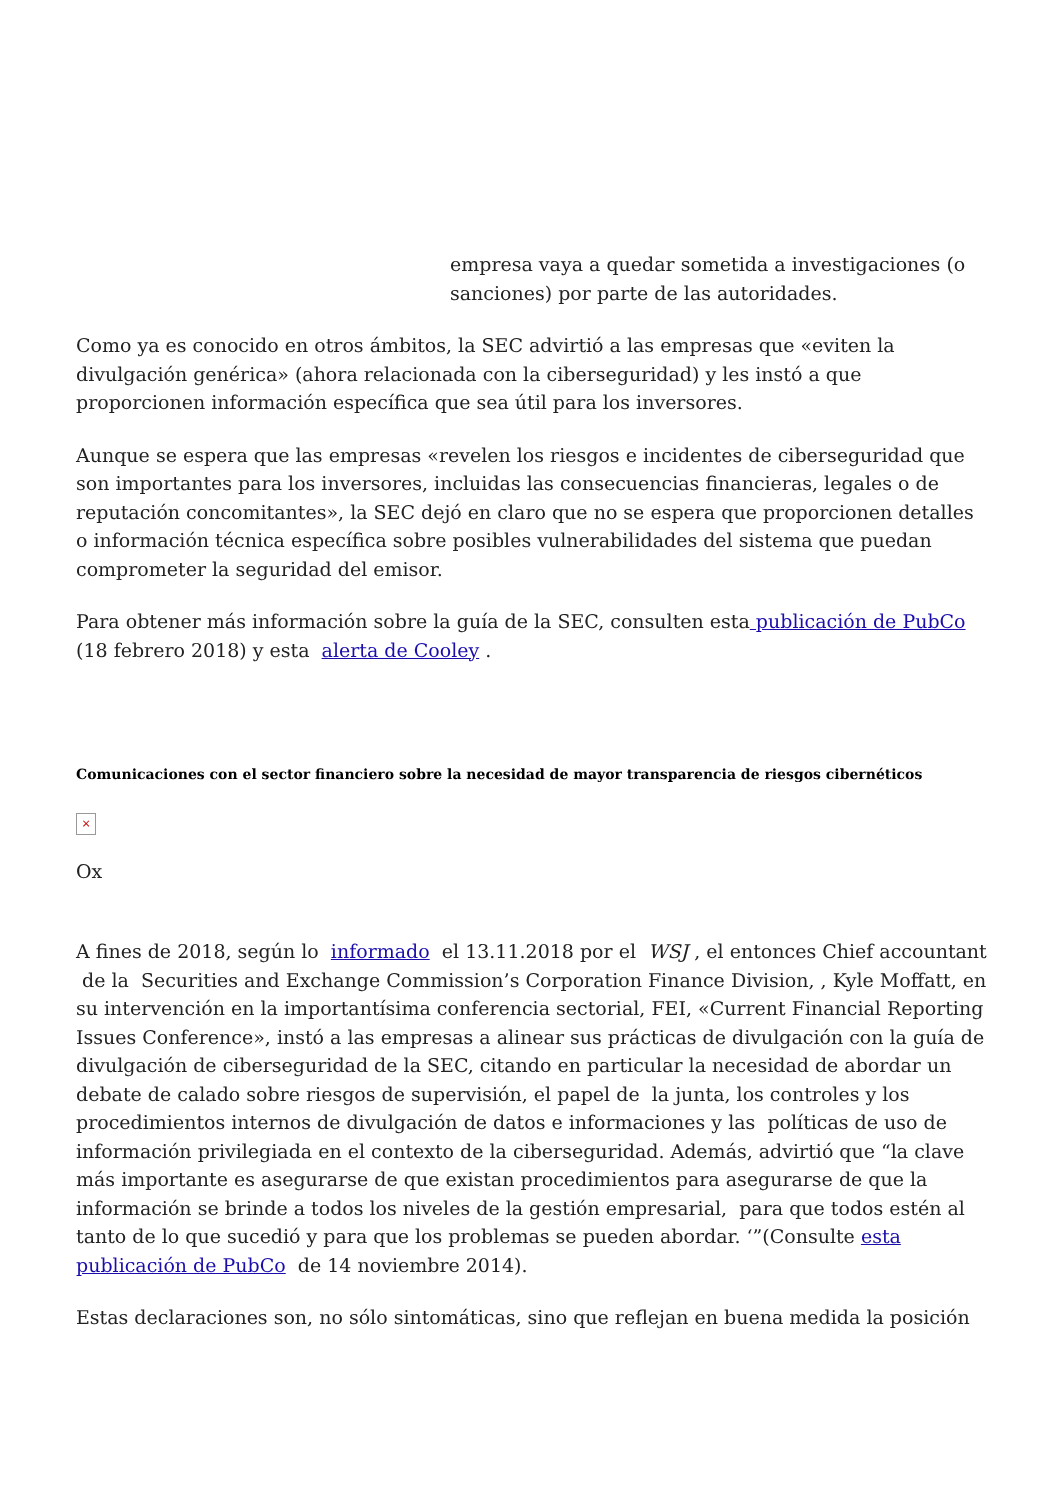empresa vaya a quedar sometida a investigaciones (o sanciones) por parte de las autoridades.
Como ya es conocido en otros ámbitos, la SEC advirtió a las empresas que «eviten la divulgación genérica» (ahora relacionada con la ciberseguridad) y les instó a que proporcionen información específica que sea útil para los inversores.
Aunque se espera que las empresas «revelen los riesgos e incidentes de ciberseguridad que son importantes para los inversores, incluidas las consecuencias financieras, legales o de reputación concomitantes», la SEC dejó en claro que no se espera que proporcionen detalles o información técnica específica sobre posibles vulnerabilidades del sistema que puedan comprometer la seguridad del emisor.
Para obtener más información sobre la guía de la SEC, consulten esta publicación de PubCo (18 febrero 2018) y esta alerta de Cooley .
Comunicaciones con el sector financiero sobre la necesidad de mayor transparencia de riesgos cibernéticos
×
Ox
A fines de 2018, según lo informado el 13.11.2018 por el WSJ , el entonces Chief accountant de la Securities and Exchange Commission’s Corporation Finance Division, , Kyle Moffatt, en su intervención en la importantísima conferencia sectorial, FEI, «Current Financial Reporting Issues Conference», instó a las empresas a alinear sus prácticas de divulgación con la guía de divulgación de ciberseguridad de la SEC, citando en particular la necesidad de abordar un debate de calado sobre riesgos de supervisión, el papel de la junta, los controles y los procedimientos internos de divulgación de datos e informaciones y las políticas de uso de información privilegiada en el contexto de la ciberseguridad. Además, advirtió que “la clave más importante es asegurarse de que existan procedimientos para asegurarse de que la información se brinde a todos los niveles de la gestión empresarial, para que todos estén al tanto de lo que sucedió y para que los problemas se pueden abordar. ‘”(Consulte esta publicación de PubCo de 14 noviembre 2014).
Estas declaraciones son, no sólo sintomáticas, sino que reflejan en buena medida la posición